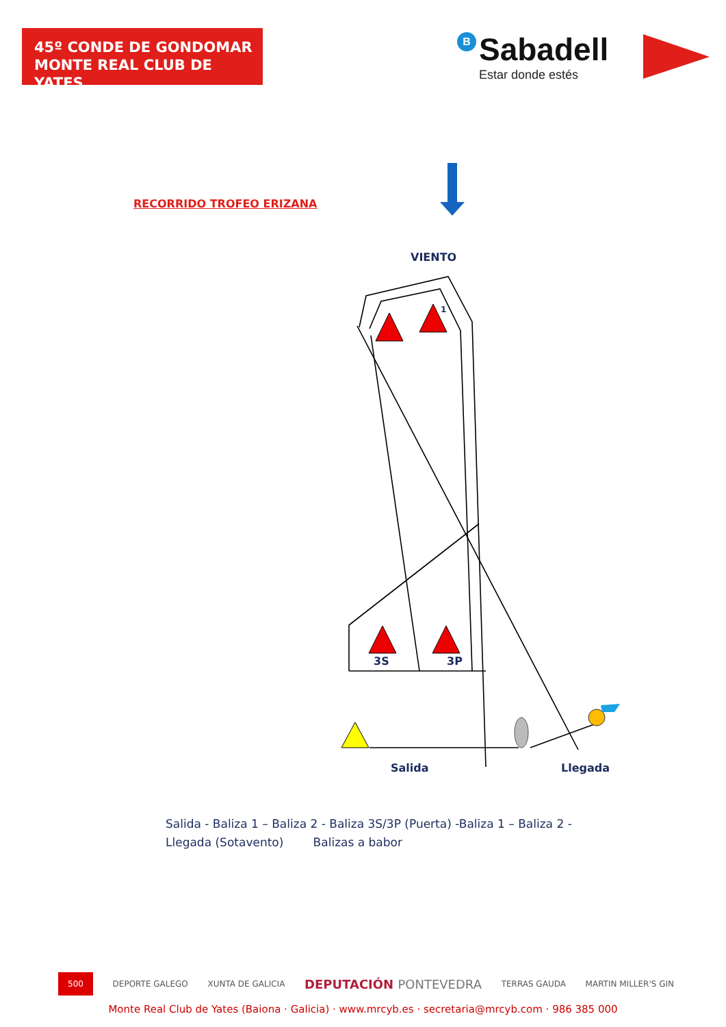45º CONDE DE GONDOMAR
MONTE REAL CLUB DE YATES
B Sabadell
Estar donde estés
1
RECORRIDO TROFEO ERIZANA
VIENTO
3S 3P
Salida Llegada
Salida - Baliza 1 – Baliza 2 - Baliza 3S/3P (Puerta) -Baliza 1 – Baliza 2 - Llegada (Sotavento) Balizas a babor
500 DEPORTE GALEGO XUNTA DE GALICIA DEPUTACIÓN PONTEVEDRA TERRAS GAUDA MARTIN MILLER'S GIN
Monte Real Club de Yates (Baiona · Galicia) · www.mrcyb.es · secretaria@mrcyb.com · 986 385 000